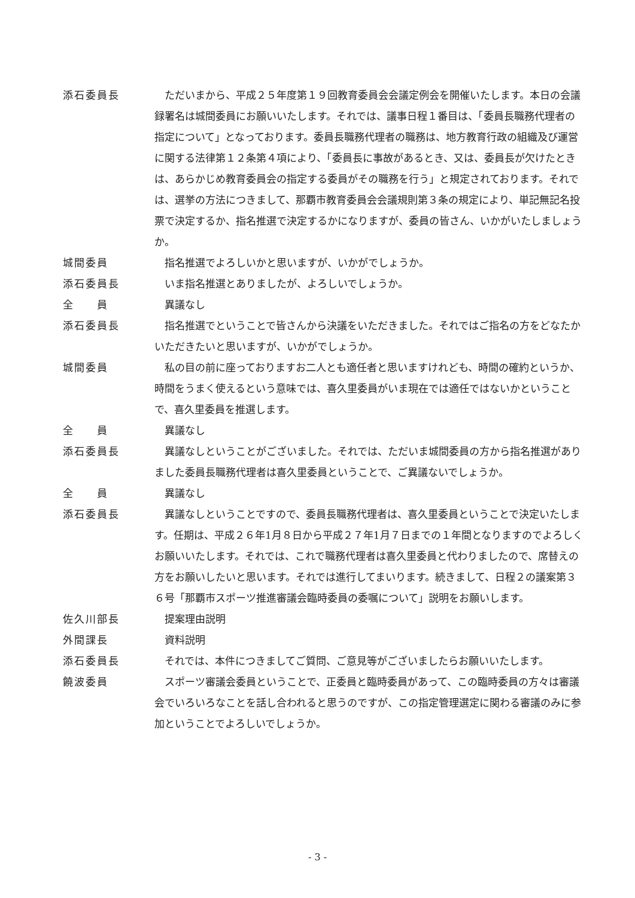添石委員長 　ただいまから、平成２５年度第１９回教育委員会会議定例会を開催いたします。本日の会議録署名は城間委員にお願いいたします。それでは、議事日程１番目は、「委員長職務代理者の指定について」となっております。委員長職務代理者の職務は、地方教育行政の組織及び運営に関する法律第１２条第４項により、「委員長に事故があるとき、又は、委員長が欠けたときは、あらかじめ教育委員会の指定する委員がその職務を行う」と規定されております。それでは、選挙の方法につきまして、那覇市教育委員会会議規則第３条の規定により、単記無記名投票で決定するか、指名推選で決定するかになりますが、委員の皆さん、いかがいたしましょうか。
城間委員 　指名推選でよろしいかと思いますが、いかがでしょうか。
添石委員長 　いま指名推選とありましたが、よろしいでしょうか。
全　　員 　異議なし
添石委員長 　指名推選でということで皆さんから決議をいただきました。それではご指名の方をどなたかいただきたいと思いますが、いかがでしょうか。
城間委員 　私の目の前に座っておりますお二人とも適任者と思いますけれども、時間の確約というか、時間をうまく使えるという意味では、喜久里委員がいま現在では適任ではないかということで、喜久里委員を推選します。
全　　員 　異議なし
添石委員長 　異議なしということがございました。それでは、ただいま城間委員の方から指名推選がありました委員長職務代理者は喜久里委員ということで、ご異議ないでしょうか。
全　　員 　異議なし
添石委員長 　異議なしということですので、委員長職務代理者は、喜久里委員ということで決定いたします。任期は、平成２６年1月８日から平成２７年1月７日までの１年間となりますのでよろしくお願いいたします。それでは、これで職務代理者は喜久里委員と代わりましたので、席替えの方をお願いしたいと思います。それでは進行してまいります。続きまして、日程２の議案第３６号「那覇市スポーツ推進審議会臨時委員の委嘱について」説明をお願いします。
佐久川部長 　提案理由説明
外間課長 　資料説明
添石委員長 　それでは、本件につきましてご質問、ご意見等がございましたらお願いいたします。
饒波委員 　スポーツ審議会委員ということで、正委員と臨時委員があって、この臨時委員の方々は審議会でいろいろなことを話し合われると思うのですが、この指定管理選定に関わる審議のみに参加ということでよろしいでしょうか。
- 3 -